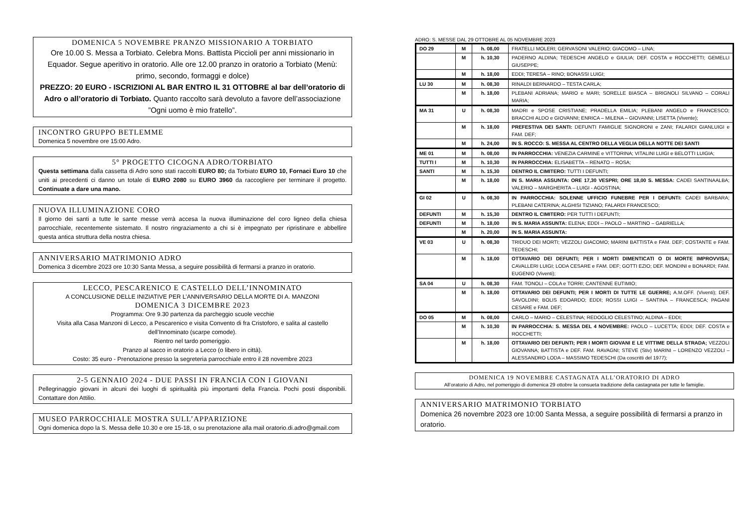DOMENICA 5 NOVEMBRE PRANZO MISSIONARIO A TORBIATO
Ore 10.00 S. Messa a Torbiato. Celebra Mons. Battista Piccioli per anni missionario in Equador. Segue aperitivo in oratorio. Alle ore 12.00 pranzo in oratorio a Torbiato (Menù: primo, secondo, formaggi e dolce)
PREZZO: 20 EURO - ISCRIZIONI AL BAR ENTRO IL 31 OTTOBRE al bar dell’oratorio di Adro o all’oratorio di Torbiato. Quanto raccolto sarà devoluto a favore dell’associazione ”Ogni uomo è mio fratello”.
INCONTRO GRUPPO BETLEMME
Domenica 5 novembre ore 15:00 Adro.
5° PROGETTO CICOGNA ADRO/TORBIATO
Questa settimana dalla cassetta di Adro sono stati raccolti EURO 80; da Torbiato EURO 10, Fornaci Euro 10 che uniti ai precedenti ci danno un totale di EURO 2080 su EURO 3960 da raccogliere per terminare il progetto. Continuate a dare una mano.
NUOVA ILLUMINAZIONE CORO
Il giorno dei santi a tutte le sante messe verrà accesa la nuova illuminazione del coro ligneo della chiesa parrocchiale, recentemente sistemato. Il nostro ringraziamento a chi si è impegnato per ripristinare e abbellire questa antica struttura della nostra chiesa.
ANNIVERSARIO MATRIMONIO ADRO
Domenica 3 dicembre 2023 ore 10:30 Santa Messa, a seguire possibilità di fermarsi a pranzo in oratorio.
LECCO, PESCARENICO E CASTELLO DELL’INNOMINATO
A CONCLUSIONE DELLE INIZIATIVE PER L’ANNIVERSARIO DELLA MORTE DI A. MANZONI
DOMENICA 3 DICEMBRE 2023
Programma: Ore 9.30 partenza da parcheggio scuole vecchie
Visita alla Casa Manzoni di Lecco, a Pescarenico e visita Convento di fra Cristoforo, e salita al castello dell’Innominato (scarpe comode).
Rientro nel tardo pomeriggio.
Pranzo al sacco in oratorio a Lecco (o libero in città).
Costo: 35 euro - Prenotazione presso la segreteria parrocchiale entro il 28 novembre 2023
2-5 GENNAIO 2024 - DUE PASSI IN FRANCIA CON I GIOVANI
Pellegrinaggio giovani in alcuni dei luoghi di spiritualità più importanti della Francia. Pochi posti disponibili. Contattare don Attilio.
MUSEO PARROCCHIALE MOSTRA SULL’APPARIZIONE
Ogni domenica dopo la S. Messa delle 10.30 e ore 15-18, o su prenotazione alla mail oratorio.di.adro@gmail.com
ADRO: S. MESSE DAL 29 OTTOBRE AL 05 NOVEMBRE 2023
| DO 29 | M | h. 08,00 | FRATELLI MOLERI; GERVASONI VALERIO; GIACOMO – LINA; |
| | M | h. 10,30 | PADERNO ALDINA; TEDESCHI ANGELO e GIULIA; DEF. COSTA e ROCCHETTI; GEMELLI GIUSEPPE; |
| | M | h. 18,00 | EDDI; TERESA – RINO; BONASSI LUIGI; |
| LU 30 | M | h. 08,30 | RINALDI BERNARDO – TESTA CARLA; |
| | M | h. 18,00 | PLEBANI ADRIANA; MARIO e MARI; SORELLE BIASCA – BRIGNOLI SILVANO – CORALI MARIA; |
| MA 31 | U | h. 08,30 | MADRI e SPOSE CRISTIANE; PRADELLA EMILIA; PLEBANI ANGELO e FRANCESCO; BRACCHI ALDO e GIOVANNI; ENRICA – MILENA – GIOVANNI; LISETTA (Vivente); |
| | M | h. 18,00 | PREFESTIVA DEI SANTI: DEFUNTI FAMIGLIE SIGNORONI e ZANI; FALARDI GIANLUIGI e FAM. DEF; |
| | M | h. 24,00 | IN S. ROCCO: S. MESSA AL CENTRO DELLA VEGLIA DELLA NOTTE DEI SANTI |
| ME 01 | M | h. 08,00 | IN PARROCCHIA: VENEZIA CARMINE e VITTORINA; VITALINI LUIGI e BELOTTI LUIGIA; |
| TUTTI I | M | h. 10,30 | IN PARROCCHIA: ELISABETTA – RENATO – ROSA; |
| SANTI | M | h. 15,30 | DENTRO IL CIMITERO: TUTTI I DEFUNTI; |
| | M | h. 18,00 | IN S. MARIA ASSUNTA: ORE 17,30 VESPRI; ORE 18,00 S. MESSA: CADEI SANTINAALBA; VALERIO – MARGHERITA – LUIGI - AGOSTINA; |
| GI 02 | U | h. 08,30 | IN PARROCCHIA: SOLENNE UFFICIO FUNEBRE PER I DEFUNTI: CADEI BARBARA; PLEBANI CATERINA; ALGHISI TIZIANO; FALARDI FRANCESCO; |
| DEFUNTI | M | h. 15,30 | DENTRO IL CIMITERO: PER TUTTI I DEFUNTI; |
| DEFUNTI | M | h. 18,00 | IN S. MARIA ASSUNTA: ELENA; EDDI – PAOLO – MARTINO – GABRIELLA; |
| | M | h. 20,00 | IN S. MARIA ASSUNTA: |
| VE 03 | U | h. 08,30 | TRIDUO DEI MORTI; VEZZOLI GIACOMO; MARINI BATTISTA e FAM. DEF; COSTANTE e FAM. TEDESCHI; |
| | M | h. 18,00 | OTTAVARIO DEI DEFUNTI; PER I MORTI DIMENTICATI O DI MORTE IMPROVVISA; CAVALLERI LUIGI; LODA CESARE e FAM. DEF; GOTTI EZIO; DEF. MONDINI e BONARDI; FAM. EUGENIO (Viventi); |
| SA 04 | U | h. 08,30 | FAM. TONOLI – COLA e TORRI; CANTENNE EUTIMIO; |
| | M | h. 18,00 | OTTAVARIO DEI DEFUNTI; PER I MORTI DI TUTTE LE GUERRE; A.M.OFF. (Viventi); DEF. SAVOLDINI; BOLIS EDOARDO; EDDI; ROSSI LUIGI – SANTINA – FRANCESCA; PAGANI CESARE e FAM. DEF; |
| DO 05 | M | h. 08,00 | CARLO – MARIO – CELESTINA; REDOGLIO CELESTINO; ALDINA – EDDI; |
| | M | h. 10,30 | IN PARROCCHIA: S. MESSA DEL 4 NOVEMBRE: PAOLO – LUCETTA; EDDI; DEF. COSTA e ROCCHETTI; |
| | M | h. 18,00 | OTTAVARIO DEI DEFUNTI; PER I MORTI GIOVANI E LE VITTIME DELLA STRADA; VEZZOLI GIOVANNA; BATTISTA e DEF. FAM. RAVAGNI; STEVE (Stiv) MARINI – LORENZO VEZZOLI – ALESSANDRO LODA – MASSIMO TEDESCHI (Da coscritti del 1977); |
DOMENICA 19 NOVEMBRE CASTAGNATA ALL’ORATORIO DI ADRO
All’oratorio di Adro, nel pomeriggio di domenica 29 ottobre la consueta tradizione della castagnata per tutte le famiglie.
ANNIVERSARIO MATRIMONIO TORBIATO
Domenica 26 novembre 2023 ore 10:00 Santa Messa, a seguire possibilità di fermarsi a pranzo in oratorio.